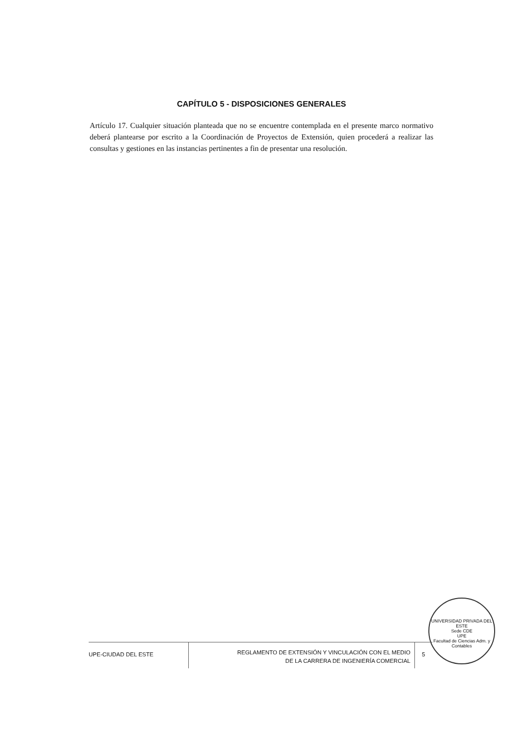CAPÍTULO 5 - DISPOSICIONES GENERALES
Artículo 17. Cualquier situación planteada que no se encuentre contemplada en el presente marco normativo deberá plantearse por escrito a la Coordinación de Proyectos de Extensión, quien procederá a realizar las consultas y gestiones en las instancias pertinentes a fin de presentar una resolución.
UNIVERSIDAD PRIVADA DEL ESTE
Sede CDE
UPE
Facultad de Ciencias Adm. y Contables
UPE-CIUDAD DEL ESTE
REGLAMENTO DE EXTENSIÓN Y VINCULACIÓN CON EL MEDIO
DE LA CARRERA DE INGENIERÍA COMERCIAL
5